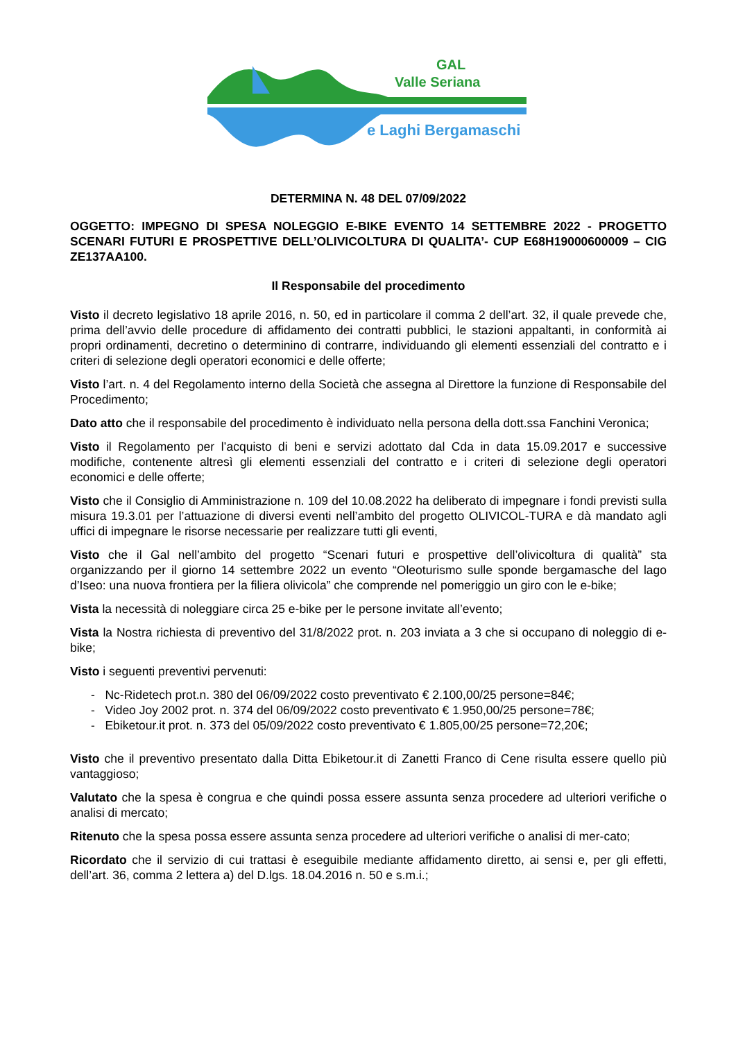GAL
Valle Seriana
e Laghi Bergamaschi
DETERMINA N. 48 DEL 07/09/2022
OGGETTO: IMPEGNO DI SPESA NOLEGGIO E-BIKE EVENTO 14 SETTEMBRE 2022 - PROGETTO SCENARI FUTURI E PROSPETTIVE DELL’OLIVICOLTURA DI QUALITA’- CUP E68H19000600009 – CIG ZE137AA100.
Il Responsabile del procedimento
Visto il decreto legislativo 18 aprile 2016, n. 50, ed in particolare il comma 2 dell’art. 32, il quale prevede che, prima dell’avvio delle procedure di affidamento dei contratti pubblici, le stazioni appaltanti, in conformità ai propri ordinamenti, decretino o determinino di contrarre, individuando gli elementi essenziali del contratto e i criteri di selezione degli operatori economici e delle offerte;
Visto l’art. n. 4 del Regolamento interno della Società che assegna al Direttore la funzione di Responsabile del Procedimento;
Dato atto che il responsabile del procedimento è individuato nella persona della dott.ssa Fanchini Veronica;
Visto il Regolamento per l’acquisto di beni e servizi adottato dal Cda in data 15.09.2017 e successive modifiche, contenente altresì gli elementi essenziali del contratto e i criteri di selezione degli operatori economici e delle offerte;
Visto che il Consiglio di Amministrazione n. 109 del 10.08.2022 ha deliberato di impegnare i fondi previsti sulla misura 19.3.01 per l’attuazione di diversi eventi nell’ambito del progetto OLIVICOL-TURA e dà mandato agli uffici di impegnare le risorse necessarie per realizzare tutti gli eventi,
Visto che il Gal nell’ambito del progetto “Scenari futuri e prospettive dell’olivicoltura di qualità” sta organizzando per il giorno 14 settembre 2022 un evento “Oleoturismo sulle sponde bergamasche del lago d’Iseo: una nuova frontiera per la filiera olivicola” che comprende nel pomeriggio un giro con le e-bike;
Vista la necessità di noleggiare circa 25 e-bike per le persone invitate all’evento;
Vista la Nostra richiesta di preventivo del 31/8/2022 prot. n. 203 inviata a 3 che si occupano di noleggio di e-bike;
Visto i seguenti preventivi pervenuti:
- Nc-Ridetech prot.n. 380 del 06/09/2022 costo preventivato € 2.100,00/25 persone=84€;
- Video Joy 2002 prot. n. 374 del 06/09/2022 costo preventivato € 1.950,00/25 persone=78€;
- Ebiketour.it prot. n. 373 del 05/09/2022 costo preventivato € 1.805,00/25 persone=72,20€;
Visto che il preventivo presentato dalla Ditta Ebiketour.it di Zanetti Franco di Cene risulta essere quello più vantaggioso;
Valutato che la spesa è congrua e che quindi possa essere assunta senza procedere ad ulteriori verifiche o analisi di mercato;
Ritenuto che la spesa possa essere assunta senza procedere ad ulteriori verifiche o analisi di mer-cato;
Ricordato che il servizio di cui trattasi è eseguibile mediante affidamento diretto, ai sensi e, per gli effetti, dell’art. 36, comma 2 lettera a) del D.lgs. 18.04.2016 n. 50 e s.m.i.;